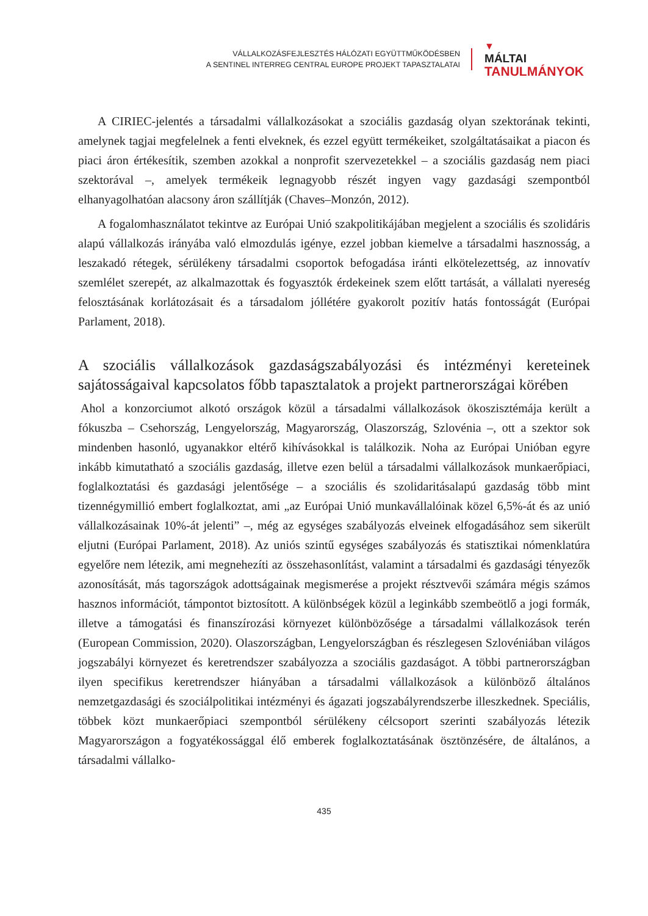VÁLLALKOZÁSFEJLESZTÉS HÁLÓZATI EGYÜTTMŰKÖDÉSBEN
A SENTINEL INTERREG CENTRAL EUROPE PROJEKT TAPASZTALATAI
▼
MÁLTAI
TANULMÁNYOK
A CIRIEC-jelentés a társadalmi vállalkozásokat a szociális gazdaság olyan szektorának tekinti, amelynek tagjai megfelelnek a fenti elveknek, és ezzel együtt termékeiket, szolgáltatásaikat a piacon és piaci áron értékesítik, szemben azokkal a nonprofit szervezetekkel – a szociális gazdaság nem piaci szektorával –, amelyek termékeik legnagyobb részét ingyen vagy gazdasági szempontból elhanyagolhatóan alacsony áron szállítják (Chaves–Monzón, 2012).
A fogalomhasználatot tekintve az Európai Unió szakpolitikájában megjelent a szociális és szolidáris alapú vállalkozás irányába való elmozdulás igénye, ezzel jobban kiemelve a társadalmi hasznosság, a leszakadó rétegek, sérülékeny társadalmi csoportok befogadása iránti elkötelezettség, az innovatív szemlélet szerepét, az alkalmazottak és fogyasztók érdekeinek szem előtt tartását, a vállalati nyereség felosztásának korlátozásait és a társadalom jóllétére gyakorolt pozitív hatás fontosságát (Európai Parlament, 2018).
A szociális vállalkozások gazdaságszabályozási és intézményi kereteinek sajátosságaival kapcsolatos főbb tapasztalatok a projekt partnerországai körében
Ahol a konzorciumot alkotó országok közül a társadalmi vállalkozások ökoszisztémája került a fókuszba – Csehország, Lengyelország, Magyarország, Olaszország, Szlovénia –, ott a szektor sok mindenben hasonló, ugyanakkor eltérő kihívásokkal is találkozik. Noha az Európai Unióban egyre inkább kimutatható a szociális gazdaság, illetve ezen belül a társadalmi vállalkozások munkaerőpiaci, foglalkoztatási és gazdasági jelentősége – a szociális és szolidaritásalapú gazdaság több mint tizennégymillió embert foglalkoztat, ami „az Európai Unió munkavállalóinak közel 6,5%-át és az unió vállalkozásainak 10%-át jelenti” –, még az egységes szabályozás elveinek elfogadásához sem sikerült eljutni (Európai Parlament, 2018). Az uniós szintű egységes szabályozás és statisztikai nómenklatúra egyelőre nem létezik, ami megnehezíti az összehasonlítást, valamint a társadalmi és gazdasági tényezők azonosítását, más tagországok adottságainak megismerése a projekt résztvevői számára mégis számos hasznos információt, támpontot biztosított. A különbségek közül a leginkább szembeötlő a jogi formák, illetve a támogatási és finanszírozási környezet különbözősége a társadalmi vállalkozások terén (European Commission, 2020). Olaszországban, Lengyelországban és részlegesen Szlovéniában világos jogszabályi környezet és keretrendszer szabályozza a szociális gazdaságot. A többi partnerországban ilyen specifikus keretrendszer hiányában a társadalmi vállalkozások a különböző általános nemzetgazdasági és szociálpolitikai intézményi és ágazati jogszabályrendszerbe illeszkednek. Speciális, többek közt munkaerőpiaci szempontból sérülékeny célcsoport szerinti szabályozás létezik Magyarországon a fogyatékossággal élő emberek foglalkoztatásának ösztönzésére, de általános, a társadalmi vállalko-
435